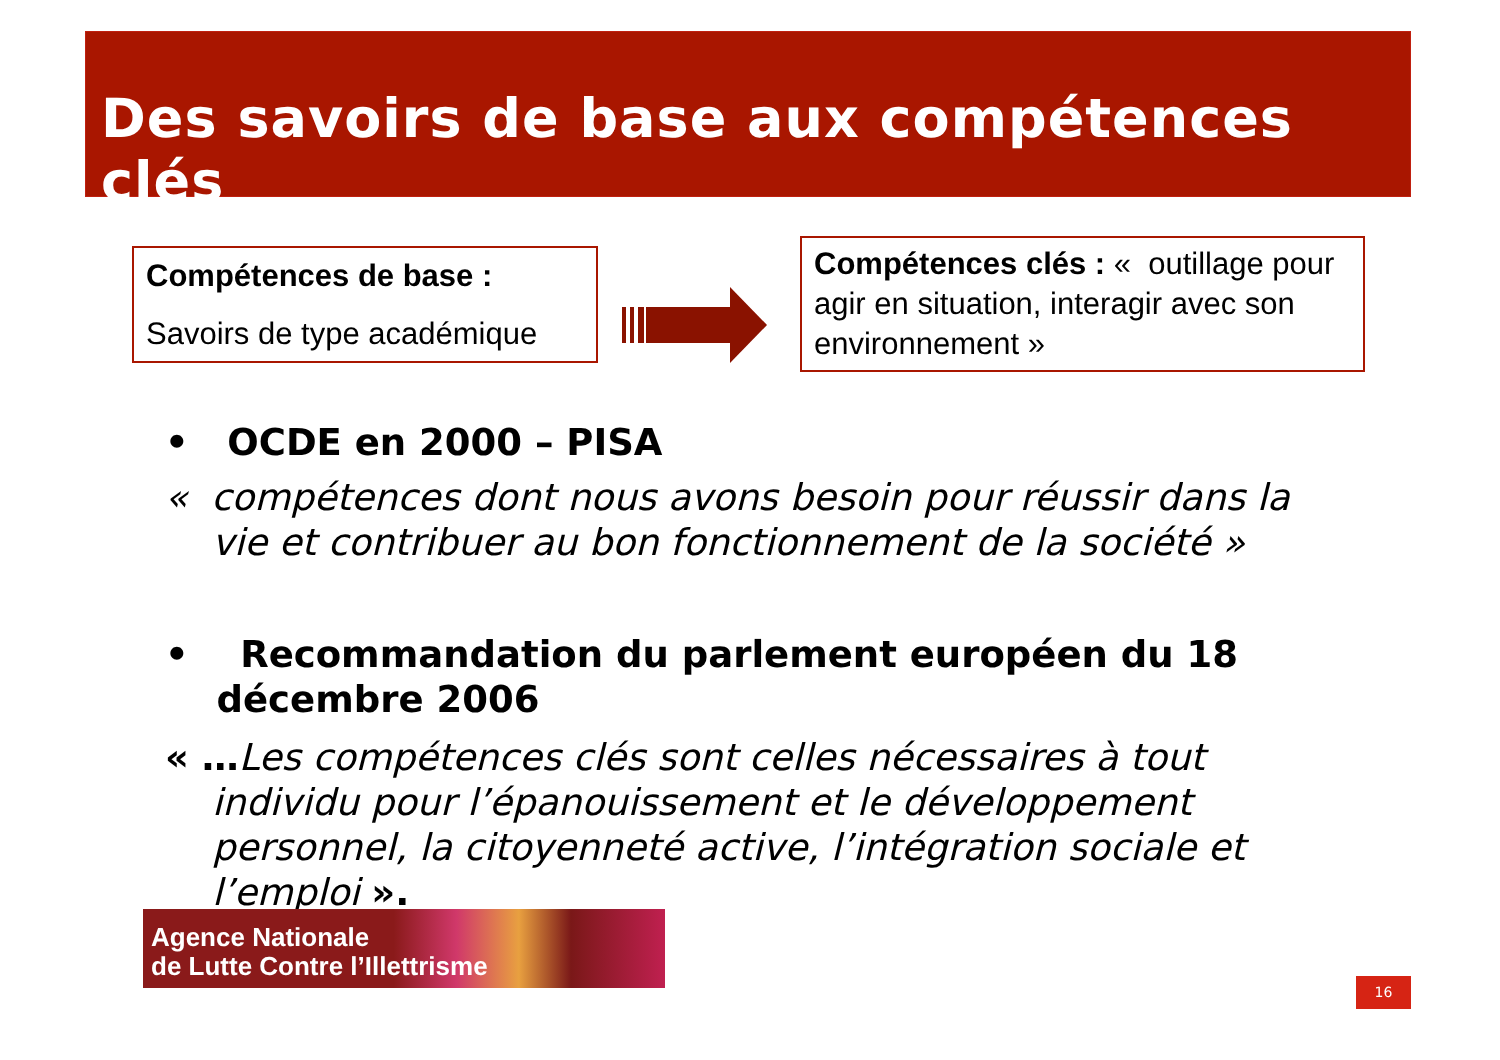Des savoirs de base aux compétences clés
Compétences de base :
Savoirs de type académique
Compétences clés : « outillage pour agir en situation, interagir avec son environnement »
• OCDE en 2000 – PISA
« compétences dont nous avons besoin pour réussir dans la
vie et contribuer au bon fonctionnement de la société »
• Recommandation du parlement européen du 18
décembre 2006
« …Les compétences clés sont celles nécessaires à tout
individu pour l’épanouissement et le développement
personnel, la citoyenneté active, l’intégration sociale et
l’emploi ».
Agence Nationale
de Lutte Contre l’Illettrisme
16